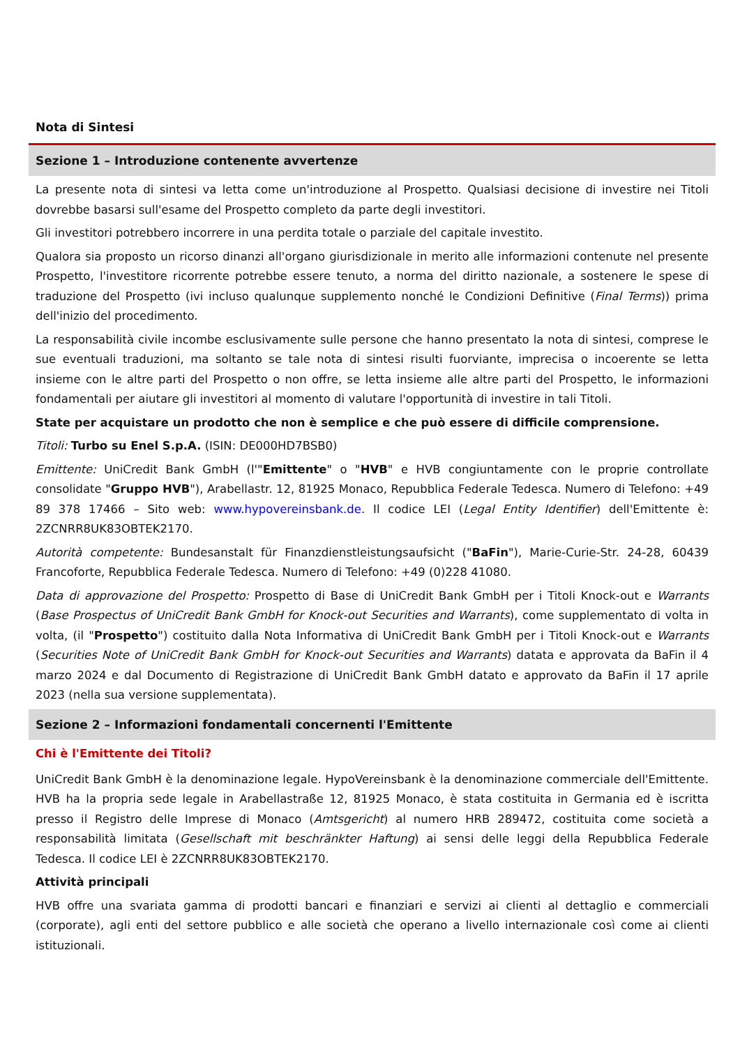Nota di Sintesi
Sezione 1 – Introduzione contenente avvertenze
La presente nota di sintesi va letta come un'introduzione al Prospetto. Qualsiasi decisione di investire nei Titoli dovrebbe basarsi sull'esame del Prospetto completo da parte degli investitori.
Gli investitori potrebbero incorrere in una perdita totale o parziale del capitale investito.
Qualora sia proposto un ricorso dinanzi all'organo giurisdizionale in merito alle informazioni contenute nel presente Prospetto, l'investitore ricorrente potrebbe essere tenuto, a norma del diritto nazionale, a sostenere le spese di traduzione del Prospetto (ivi incluso qualunque supplemento nonché le Condizioni Definitive (Final Terms)) prima dell'inizio del procedimento.
La responsabilità civile incombe esclusivamente sulle persone che hanno presentato la nota di sintesi, comprese le sue eventuali traduzioni, ma soltanto se tale nota di sintesi risulti fuorviante, imprecisa o incoerente se letta insieme con le altre parti del Prospetto o non offre, se letta insieme alle altre parti del Prospetto, le informazioni fondamentali per aiutare gli investitori al momento di valutare l'opportunità di investire in tali Titoli.
State per acquistare un prodotto che non è semplice e che può essere di difficile comprensione.
Titoli: Turbo su Enel S.p.A. (ISIN: DE000HD7BSB0)
Emittente: UniCredit Bank GmbH (l'"Emittente" o "HVB" e HVB congiuntamente con le proprie controllate consolidate "Gruppo HVB"), Arabellastr. 12, 81925 Monaco, Repubblica Federale Tedesca. Numero di Telefono: +49 89 378 17466 – Sito web: www.hypovereinsbank.de. Il codice LEI (Legal Entity Identifier) dell'Emittente è: 2ZCNRR8UK83OBTEK2170.
Autorità competente: Bundesanstalt für Finanzdienstleistungsaufsicht ("BaFin"), Marie-Curie-Str. 24-28, 60439 Francoforte, Repubblica Federale Tedesca. Numero di Telefono: +49 (0)228 41080.
Data di approvazione del Prospetto: Prospetto di Base di UniCredit Bank GmbH per i Titoli Knock-out e Warrants (Base Prospectus of UniCredit Bank GmbH for Knock-out Securities and Warrants), come supplementato di volta in volta, (il "Prospetto") costituito dalla Nota Informativa di UniCredit Bank GmbH per i Titoli Knock-out e Warrants (Securities Note of UniCredit Bank GmbH for Knock-out Securities and Warrants) datata e approvata da BaFin il 4 marzo 2024 e dal Documento di Registrazione di UniCredit Bank GmbH datato e approvato da BaFin il 17 aprile 2023 (nella sua versione supplementata).
Sezione 2 – Informazioni fondamentali concernenti l'Emittente
Chi è l'Emittente dei Titoli?
UniCredit Bank GmbH è la denominazione legale. HypoVereinsbank è la denominazione commerciale dell'Emittente. HVB ha la propria sede legale in Arabellastraße 12, 81925 Monaco, è stata costituita in Germania ed è iscritta presso il Registro delle Imprese di Monaco (Amtsgericht) al numero HRB 289472, costituita come società a responsabilità limitata (Gesellschaft mit beschränkter Haftung) ai sensi delle leggi della Repubblica Federale Tedesca. Il codice LEI è 2ZCNRR8UK83OBTEK2170.
Attività principali
HVB offre una svariata gamma di prodotti bancari e finanziari e servizi ai clienti al dettaglio e commerciali (corporate), agli enti del settore pubblico e alle società che operano a livello internazionale così come ai clienti istituzionali.